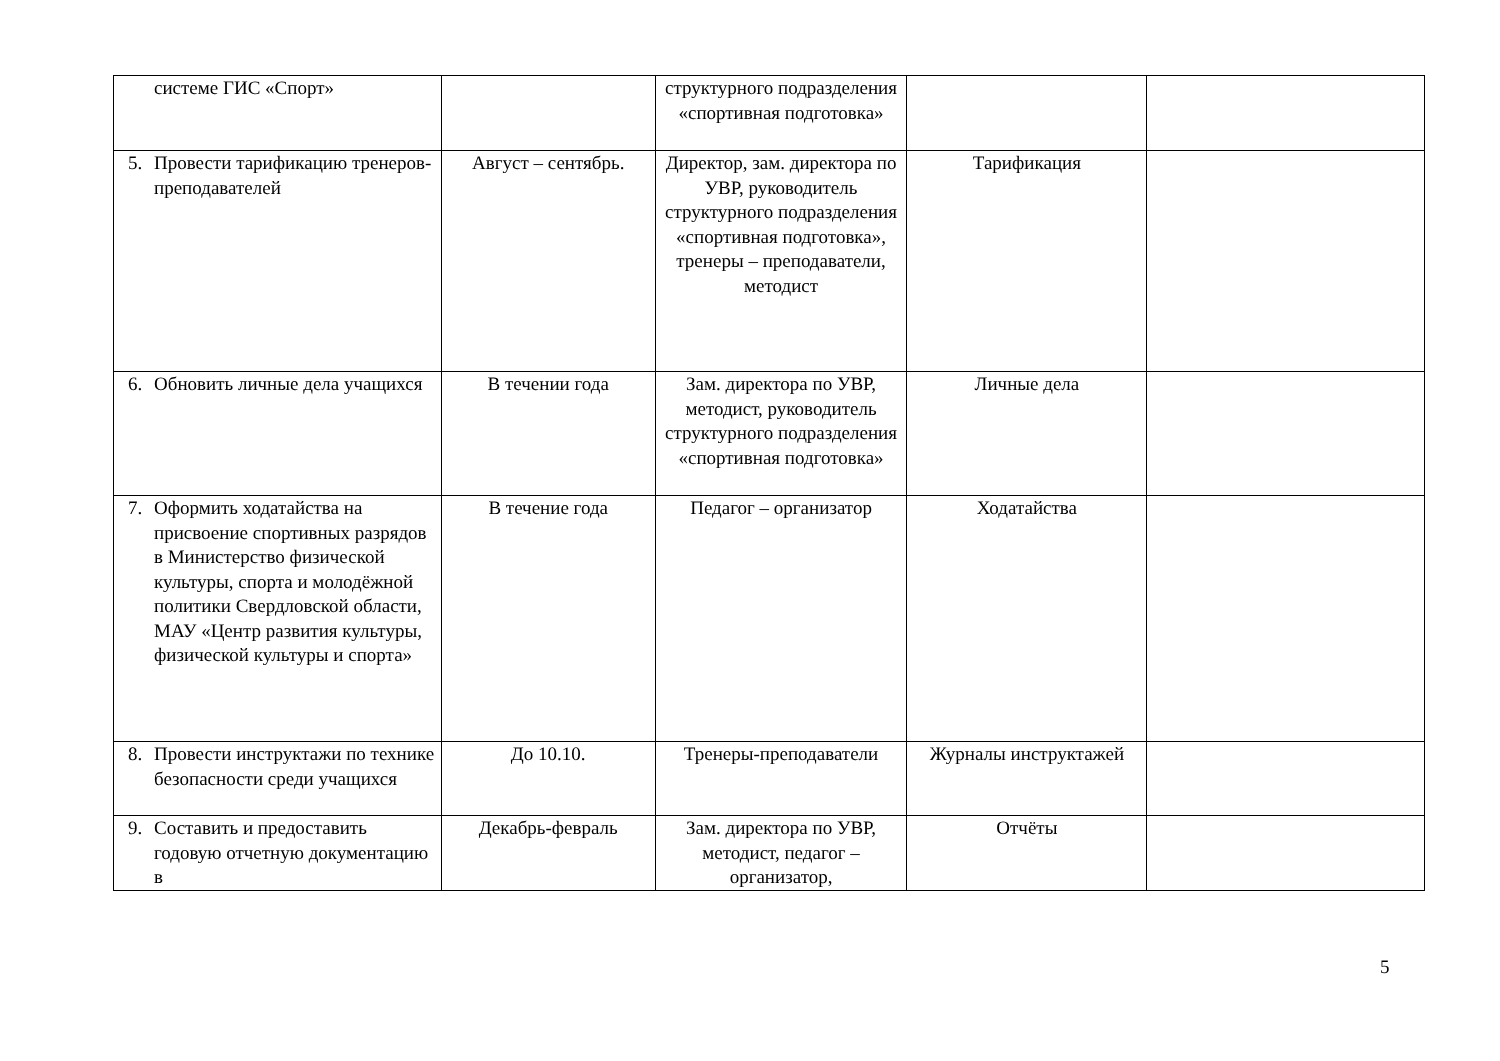| системе ГИС «Спорт» | | структурного подразделения «спортивная подготовка» | | |
| 5. Провести тарификацию тренеров-преподавателей | Август – сентябрь. | Директор, зам. директора по УВР, руководитель структурного подразделения «спортивная подготовка», тренеры – преподаватели, методист | Тарификация | |
| 6. Обновить личные дела учащихся | В течении года | Зам. директора по УВР, методист, руководитель структурного подразделения «спортивная подготовка» | Личные дела | |
| 7. Оформить ходатайства на присвоение спортивных разрядов в Министерство физической культуры, спорта и молодёжной политики Свердловской области, МАУ «Центр развития культуры, физической культуры и спорта» | В течение года | Педагог – организатор | Ходатайства | |
| 8. Провести инструктажи по технике безопасности среди учащихся | До 10.10. | Тренеры-преподаватели | Журналы инструктажей | |
| 9. Составить и предоставить годовую отчетную документацию в | Декабрь-февраль | Зам. директора по УВР, методист, педагог – организатор, | Отчёты | |
5